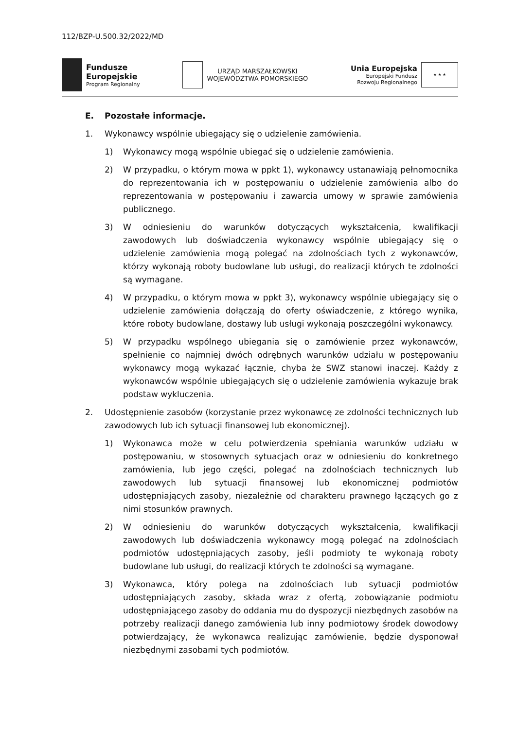112/BZP-U.500.32/2022/MD
Fundusze
Europejskie
Program Regionalny
URZĄD MARSZAŁKOWSKI
WOJEWÓDZTWA POMORSKIEGO
Unia Europejska
Europejski Fundusz
Rozwoju Regionalnego
★ ★ ★
E. Pozostałe informacje.
1. Wykonawcy wspólnie ubiegający się o udzielenie zamówienia.
1) Wykonawcy mogą wspólnie ubiegać się o udzielenie zamówienia.
2) W przypadku, o którym mowa w ppkt 1), wykonawcy ustanawiają pełnomocnika do reprezentowania ich w postępowaniu o udzielenie zamówienia albo do reprezentowania w postępowaniu i zawarcia umowy w sprawie zamówienia publicznego.
3) W odniesieniu do warunków dotyczących wykształcenia, kwalifikacji zawodowych lub doświadczenia wykonawcy wspólnie ubiegający się o udzielenie zamówienia mogą polegać na zdolnościach tych z wykonawców, którzy wykonają roboty budowlane lub usługi, do realizacji których te zdolności są wymagane.
4) W przypadku, o którym mowa w ppkt 3), wykonawcy wspólnie ubiegający się o udzielenie zamówienia dołączają do oferty oświadczenie, z którego wynika, które roboty budowlane, dostawy lub usługi wykonają poszczególni wykonawcy.
5) W przypadku wspólnego ubiegania się o zamówienie przez wykonawców, spełnienie co najmniej dwóch odrębnych warunków udziału w postępowaniu wykonawcy mogą wykazać łącznie, chyba że SWZ stanowi inaczej. Każdy z wykonawców wspólnie ubiegających się o udzielenie zamówienia wykazuje brak podstaw wykluczenia.
2. Udostępnienie zasobów (korzystanie przez wykonawcę ze zdolności technicznych lub zawodowych lub ich sytuacji finansowej lub ekonomicznej).
1) Wykonawca może w celu potwierdzenia spełniania warunków udziału w postępowaniu, w stosownych sytuacjach oraz w odniesieniu do konkretnego zamówienia, lub jego części, polegać na zdolnościach technicznych lub zawodowych lub sytuacji finansowej lub ekonomicznej podmiotów udostępniających zasoby, niezależnie od charakteru prawnego łączących go z nimi stosunków prawnych.
2) W odniesieniu do warunków dotyczących wykształcenia, kwalifikacji zawodowych lub doświadczenia wykonawcy mogą polegać na zdolnościach podmiotów udostępniających zasoby, jeśli podmioty te wykonają roboty budowlane lub usługi, do realizacji których te zdolności są wymagane.
3) Wykonawca, który polega na zdolnościach lub sytuacji podmiotów udostępniających zasoby, składa wraz z ofertą, zobowiązanie podmiotu udostępniającego zasoby do oddania mu do dyspozycji niezbędnych zasobów na potrzeby realizacji danego zamówienia lub inny podmiotowy środek dowodowy potwierdzający, że wykonawca realizując zamówienie, będzie dysponował niezbędnymi zasobami tych podmiotów.